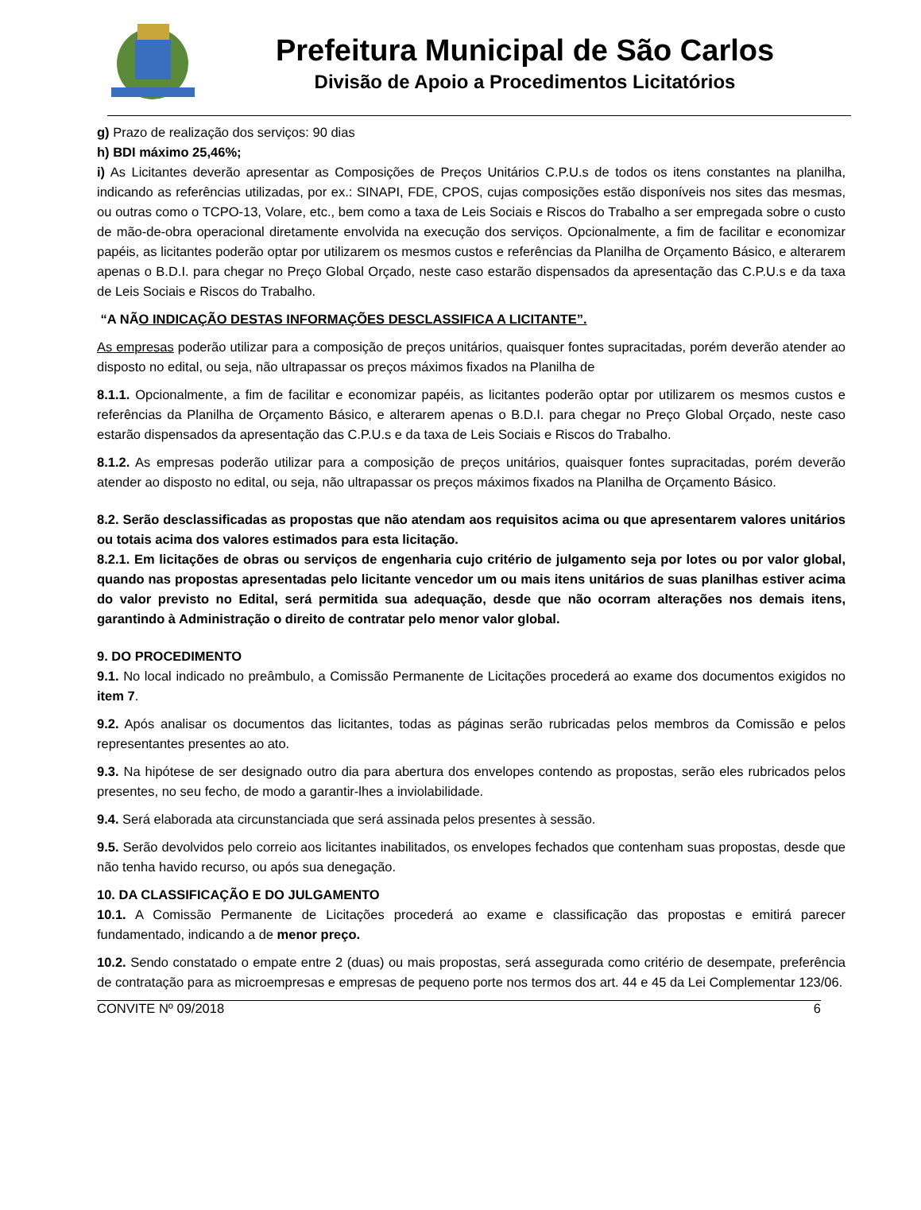Prefeitura Municipal de São Carlos
Divisão de Apoio a Procedimentos Licitatórios
g) Prazo de realização dos serviços: 90 dias
h) BDI máximo 25,46%;
i) As Licitantes deverão apresentar as Composições de Preços Unitários C.P.U.s de todos os itens constantes na planilha, indicando as referências utilizadas, por ex.: SINAPI, FDE, CPOS, cujas composições estão disponíveis nos sites das mesmas, ou outras como o TCPO-13, Volare, etc., bem como a taxa de Leis Sociais e Riscos do Trabalho a ser empregada sobre o custo de mão-de-obra operacional diretamente envolvida na execução dos serviços. Opcionalmente, a fim de facilitar e economizar papéis, as licitantes poderão optar por utilizarem os mesmos custos e referências da Planilha de Orçamento Básico, e alterarem apenas o B.D.I. para chegar no Preço Global Orçado, neste caso estarão dispensados da apresentação das C.P.U.s e da taxa de Leis Sociais e Riscos do Trabalho.
“A NÃO INDICAÇÃO DESTAS INFORMAÇÕES DESCLASSIFICA A LICITANTE”.
As empresas poderão utilizar para a composição de preços unitários, quaisquer fontes supracitadas, porém deverão atender ao disposto no edital, ou seja, não ultrapassar os preços máximos fixados na Planilha de
8.1.1. Opcionalmente, a fim de facilitar e economizar papéis, as licitantes poderão optar por utilizarem os mesmos custos e referências da Planilha de Orçamento Básico, e alterarem apenas o B.D.I. para chegar no Preço Global Orçado, neste caso estarão dispensados da apresentação das C.P.U.s e da taxa de Leis Sociais e Riscos do Trabalho.
8.1.2. As empresas poderão utilizar para a composição de preços unitários, quaisquer fontes supracitadas, porém deverão atender ao disposto no edital, ou seja, não ultrapassar os preços máximos fixados na Planilha de Orçamento Básico.
8.2. Serão desclassificadas as propostas que não atendam aos requisitos acima ou que apresentarem valores unitários ou totais acima dos valores estimados para esta licitação.
8.2.1. Em licitações de obras ou serviços de engenharia cujo critério de julgamento seja por lotes ou por valor global, quando nas propostas apresentadas pelo licitante vencedor um ou mais itens unitários de suas planilhas estiver acima do valor previsto no Edital, será permitida sua adequação, desde que não ocorram alterações nos demais itens, garantindo à Administração o direito de contratar pelo menor valor global.
9. DO PROCEDIMENTO
9.1. No local indicado no preâmbulo, a Comissão Permanente de Licitações procederá ao exame dos documentos exigidos no item 7.
9.2. Após analisar os documentos das licitantes, todas as páginas serão rubricadas pelos membros da Comissão e pelos representantes presentes ao ato.
9.3. Na hipótese de ser designado outro dia para abertura dos envelopes contendo as propostas, serão eles rubricados pelos presentes, no seu fecho, de modo a garantir-lhes a inviolabilidade.
9.4. Será elaborada ata circunstanciada que será assinada pelos presentes à sessão.
9.5. Serão devolvidos pelo correio aos licitantes inabilitados, os envelopes fechados que contenham suas propostas, desde que não tenha havido recurso, ou após sua denegação.
10. DA CLASSIFICAÇÃO E DO JULGAMENTO
10.1. A Comissão Permanente de Licitações procederá ao exame e classificação das propostas e emitirá parecer fundamentado, indicando a de menor preço.
10.2. Sendo constatado o empate entre 2 (duas) ou mais propostas, será assegurada como critério de desempate, preferência de contratação para as microempresas e empresas de pequeno porte nos termos dos art. 44 e 45 da Lei Complementar 123/06.
CONVITE Nº 09/2018 6